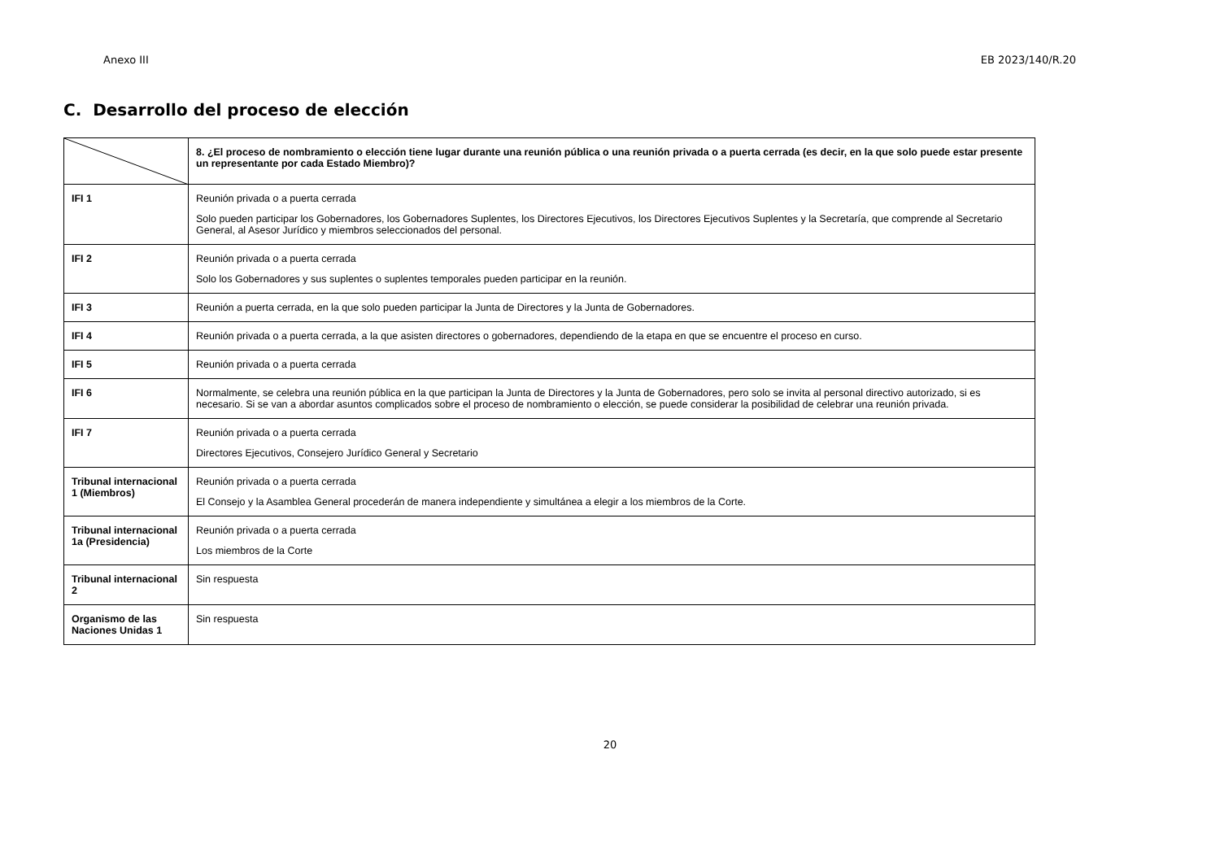Anexo III EB 2023/140/R.20
C. Desarrollo del proceso de elección
| | 8. ¿El proceso de nombramiento o elección tiene lugar durante una reunión pública o una reunión privada o a puerta cerrada (es decir, en la que solo puede estar presente un representante por cada Estado Miembro)? |
| IFI 1 | Reunión privada o a puerta cerrada Solo pueden participar los Gobernadores, los Gobernadores Suplentes, los Directores Ejecutivos, los Directores Ejecutivos Suplentes y la Secretaría, que comprende al Secretario General, al Asesor Jurídico y miembros seleccionados del personal. |
| IFI 2 | Reunión privada o a puerta cerrada Solo los Gobernadores y sus suplentes o suplentes temporales pueden participar en la reunión. |
| IFI 3 | Reunión a puerta cerrada, en la que solo pueden participar la Junta de Directores y la Junta de Gobernadores. |
| IFI 4 | Reunión privada o a puerta cerrada, a la que asisten directores o gobernadores, dependiendo de la etapa en que se encuentre el proceso en curso. |
| IFI 5 | Reunión privada o a puerta cerrada |
| IFI 6 | Normalmente, se celebra una reunión pública en la que participan la Junta de Directores y la Junta de Gobernadores, pero solo se invita al personal directivo autorizado, si es necesario. Si se van a abordar asuntos complicados sobre el proceso de nombramiento o elección, se puede considerar la posibilidad de celebrar una reunión privada. |
| IFI 7 | Reunión privada o a puerta cerrada Directores Ejecutivos, Consejero Jurídico General y Secretario |
| Tribunal internacional 1 (Miembros) | Reunión privada o a puerta cerrada El Consejo y la Asamblea General procederán de manera independiente y simultánea a elegir a los miembros de la Corte. |
| Tribunal internacional 1a (Presidencia) | Reunión privada o a puerta cerrada Los miembros de la Corte |
| Tribunal internacional 2 | Sin respuesta |
| Organismo de las Naciones Unidas 1 | Sin respuesta |
20